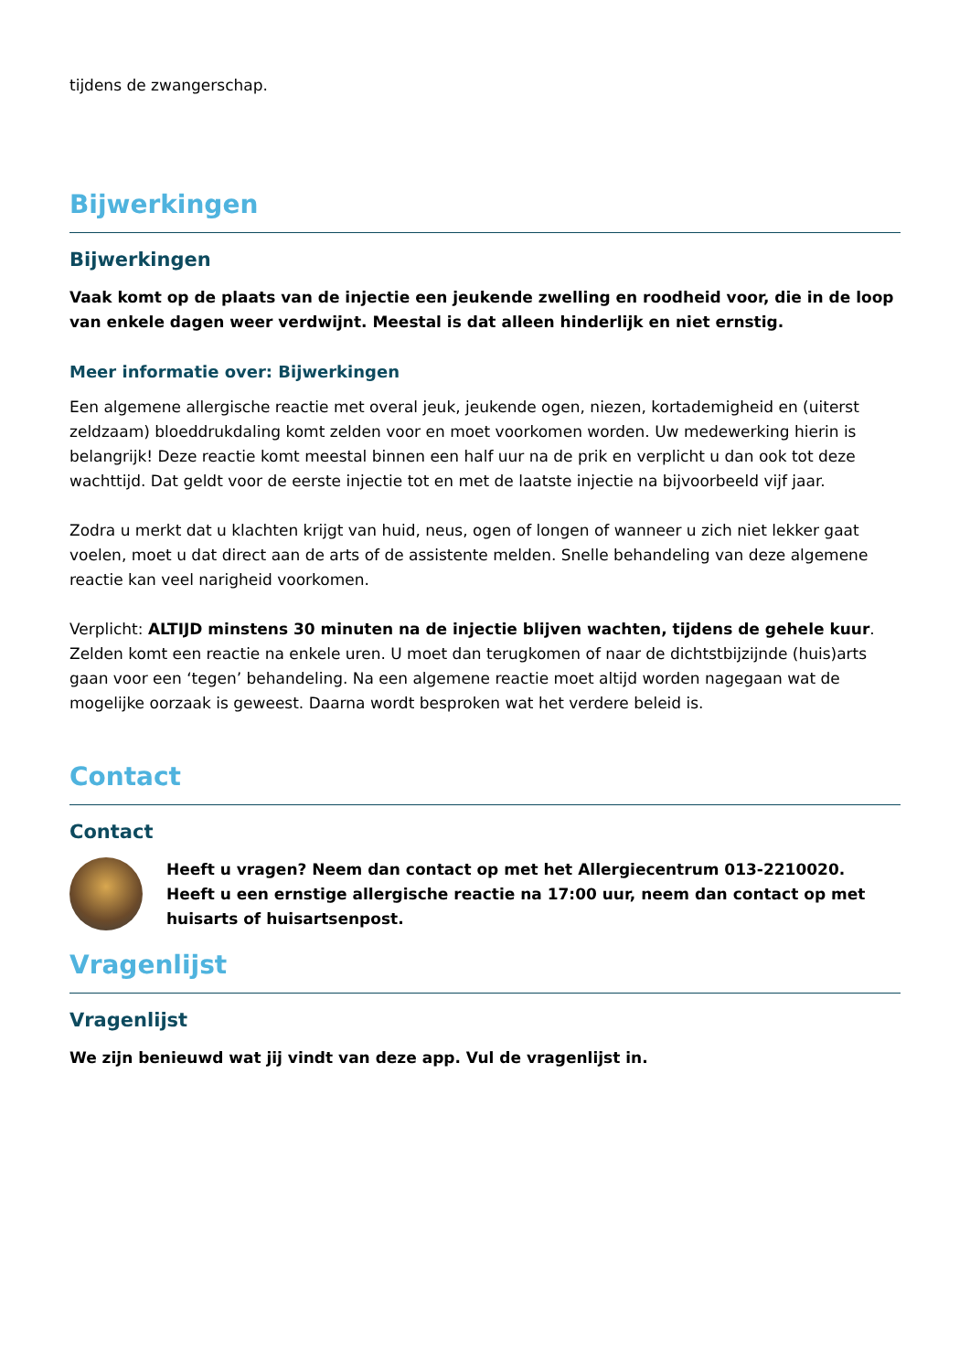tijdens de zwangerschap.
Bijwerkingen
Bijwerkingen
Vaak komt op de plaats van de injectie een jeukende zwelling en roodheid voor, die in de loop van enkele dagen weer verdwijnt. Meestal is dat alleen hinderlijk en niet ernstig.
Meer informatie over: Bijwerkingen
Een algemene allergische reactie met overal jeuk, jeukende ogen, niezen, kortademigheid en (uiterst zeldzaam) bloeddrukdaling komt zelden voor en moet voorkomen worden. Uw medewerking hierin is belangrijk! Deze reactie komt meestal binnen een half uur na de prik en verplicht u dan ook tot deze wachttijd. Dat geldt voor de eerste injectie tot en met de laatste injectie na bijvoorbeeld vijf jaar.
Zodra u merkt dat u klachten krijgt van huid, neus, ogen of longen of wanneer u zich niet lekker gaat voelen, moet u dat direct aan de arts of de assistente melden. Snelle behandeling van deze algemene reactie kan veel narigheid voorkomen.
Verplicht: ALTIJD minstens 30 minuten na de injectie blijven wachten, tijdens de gehele kuur. Zelden komt een reactie na enkele uren. U moet dan terugkomen of naar de dichtstbijzijnde (huis)arts gaan voor een ‘tegen’ behandeling. Na een algemene reactie moet altijd worden nagegaan wat de mogelijke oorzaak is geweest. Daarna wordt besproken wat het verdere beleid is.
Contact
Contact
Heeft u vragen? Neem dan contact op met het Allergiecentrum 013-2210020.
Heeft u een ernstige allergische reactie na 17:00 uur, neem dan contact op met huisarts of huisartsenpost.
Vragenlijst
Vragenlijst
We zijn benieuwd wat jij vindt van deze app. Vul de vragenlijst in.